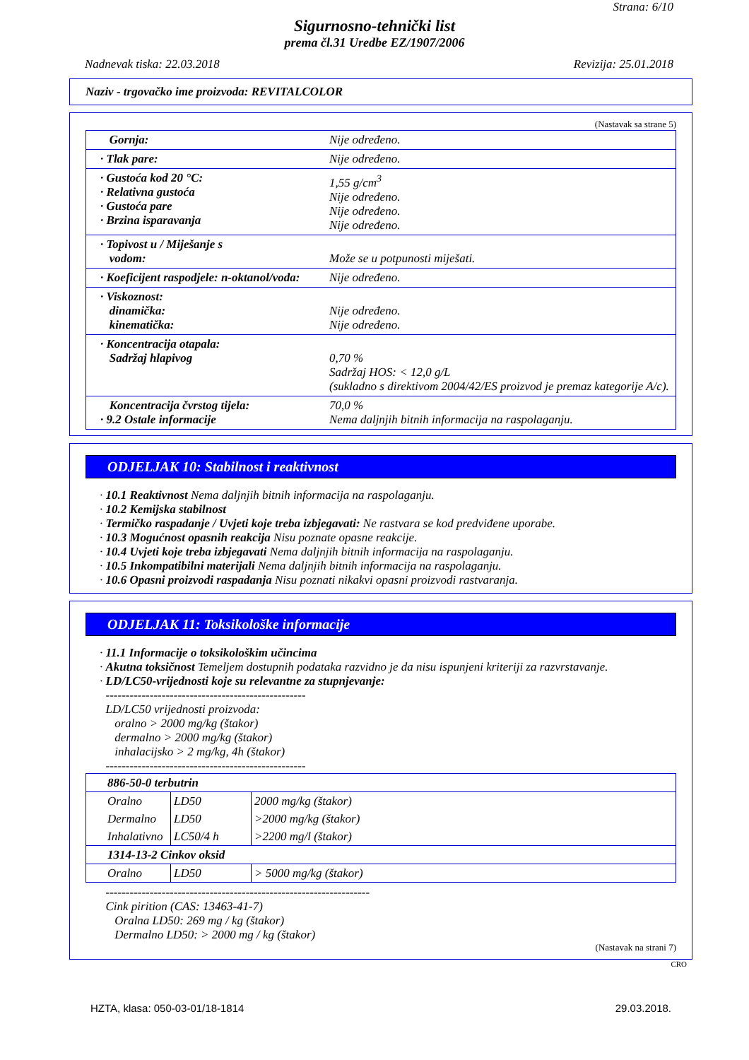Strana: 6/10
Sigurnosno-tehnički list
prema čl.31 Uredbe EZ/1907/2006
Nadnevak tiska: 22.03.2018 Revizija: 25.01.2018
Naziv - trgovačko ime proizvoda: REVITALCOLOR
(Nastavak sa strane 5)
| Gornja: | Nije određeno. |
| · Tlak pare: | Nije određeno. |
| · Gustoća kod 20 °C: · Relativna gustoća · Gustoća pare · Brzina isparavanja | 1,55 g/cm<sup>3</sup> Nije određeno. Nije određeno. Nije određeno. |
| · Topivost u / Miješanje s vodom: | Može se u potpunosti miješati. |
| · Koeficijent raspodjele: n-oktanol/voda: | Nije određeno. |
| · Viskoznost: dinamička: kinematička: | Nije određeno. Nije određeno. |
| · Koncentracija otapala: Sadržaj hlapivog | 0,70 % Sadržaj HOS: < 12,0 g/L (sukladno s direktivom 2004/42/ES proizvod je premaz kategorije A/c). |
| Koncentracija čvrstog tijela: · 9.2 Ostale informacije | 70,0 % Nema daljnjih bitnih informacija na raspolaganju. |
ODJELJAK 10: Stabilnost i reaktivnost
· 10.1 Reaktivnost Nema daljnjih bitnih informacija na raspolaganju.
· 10.2 Kemijska stabilnost
· Termičko raspadanje / Uvjeti koje treba izbjegavati: Ne rastvara se kod predviđene uporabe.
· 10.3 Mogućnost opasnih reakcija Nisu poznate opasne reakcije.
· 10.4 Uvjeti koje treba izbjegavati Nema daljnjih bitnih informacija na raspolaganju.
· 10.5 Inkompatibilni materijali Nema daljnjih bitnih informacija na raspolaganju.
· 10.6 Opasni proizvodi raspadanja Nisu poznati nikakvi opasni proizvodi rastvaranja.
ODJELJAK 11: Toksikološke informacije
· 11.1 Informacije o toksikološkim učincima
· Akutna toksičnost Temeljem dostupnih podataka razvidno je da nisu ispunjeni kriteriji za razvrstavanje.
· LD/LC50-vrijednosti koje su relevantne za stupnjevanje:
--------------------------------------------------
LD/LC50 vrijednosti proizvoda:
oralno > 2000 mg/kg (štakor)
dermalno > 2000 mg/kg (štakor)
inhalacijsko > 2 mg/kg, 4h (štakor)
--------------------------------------------------
| 886-50-0 terbutrin | | |
| Oralno | LD50 | 2000 mg/kg (štakor) |
| Dermalno | LD50 | >2000 mg/kg (štakor) |
| Inhalativno | LC50/4 h | >2200 mg/l (štakor) |
| 1314-13-2 Cinkov oksid | | |
| Oralno | LD50 | > 5000 mg/kg (štakor) |
------------------------------------------------------------------
Cink pirition (CAS: 13463-41-7)
Oralna LD50: 269 mg / kg (štakor)
Dermalno LD50: > 2000 mg / kg (štakor)
(Nastavak na strani 7)
CRO
HZTA, klasa: 050-03-01/18-1814 29.03.2018.